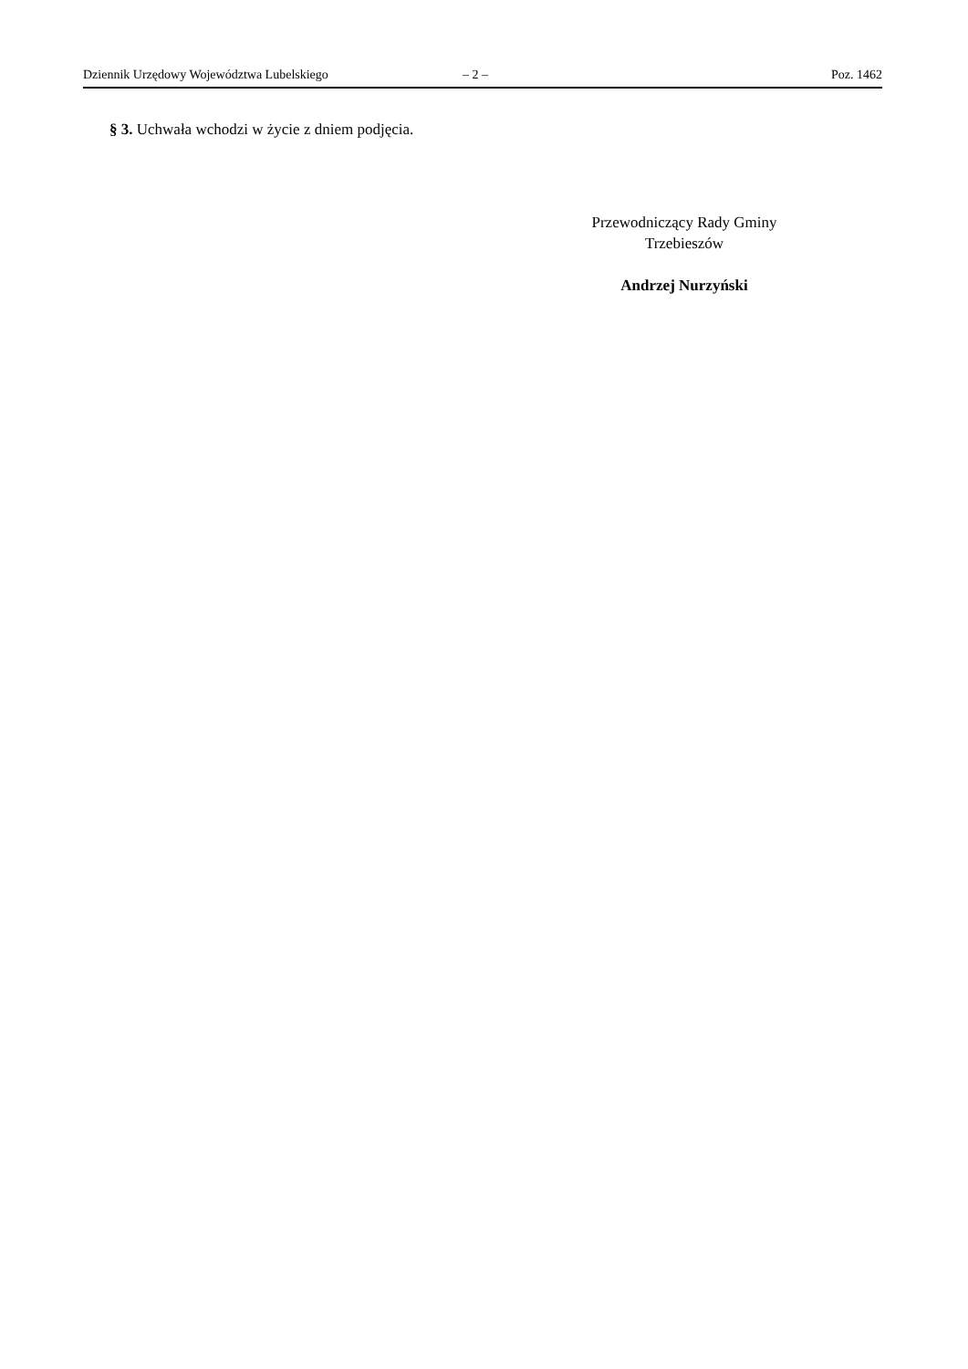Dziennik Urzędowy Województwa Lubelskiego – 2 – Poz. 1462
§ 3. Uchwała wchodzi w życie z dniem podjęcia.
Przewodniczący Rady Gminy
Trzebieszów
Andrzej Nurzyński